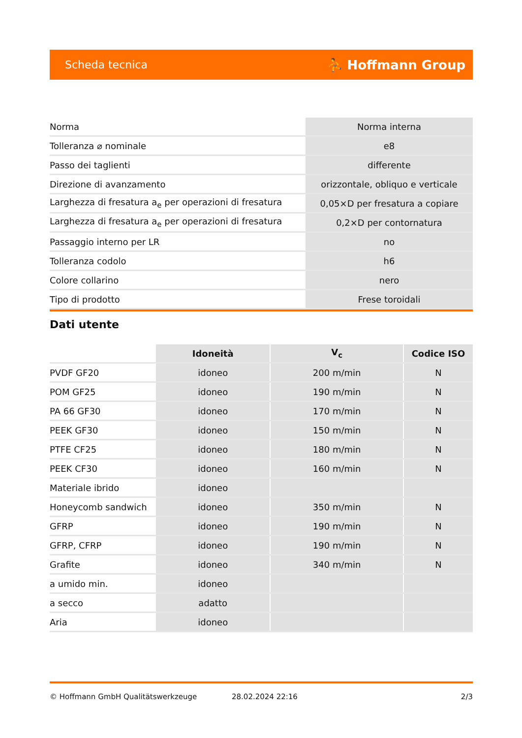Scheda tecnica ⛹ Hoffmann Group
| Norma | Norma interna |
| Tolleranza ⌀ nominale | e8 |
| Passo dei taglienti | differente |
| Direzione di avanzamento | orizzontale, obliquo e verticale |
| Larghezza di fresatura a<sub>e</sub> per operazioni di fresatura | 0,05×D per fresatura a copiare |
| Larghezza di fresatura a<sub>e</sub> per operazioni di fresatura | 0,2×D per contornatura |
| Passaggio interno per LR | no |
| Tolleranza codolo | h6 |
| Colore collarino | nero |
| Tipo di prodotto | Frese toroidali |
Dati utente
| | Idoneità | V<sub>c</sub> | Codice ISO |
| --- | --- | --- | --- |
| PVDF GF20 | idoneo | 200 m/min | N |
| POM GF25 | idoneo | 190 m/min | N |
| PA 66 GF30 | idoneo | 170 m/min | N |
| PEEK GF30 | idoneo | 150 m/min | N |
| PTFE CF25 | idoneo | 180 m/min | N |
| PEEK CF30 | idoneo | 160 m/min | N |
| Materiale ibrido | idoneo | | |
| Honeycomb sandwich | idoneo | 350 m/min | N |
| GFRP | idoneo | 190 m/min | N |
| GFRP, CFRP | idoneo | 190 m/min | N |
| Grafite | idoneo | 340 m/min | N |
| a umido min. | idoneo | | |
| a secco | adatto | | |
| Aria | idoneo | | |
© Hoffmann GmbH Qualitätswerkzeuge 28.02.2024 22:16 2/3